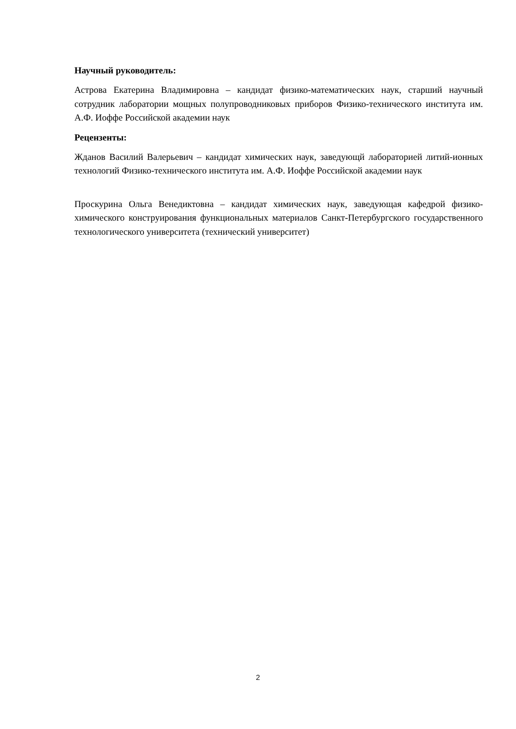Научный руководитель:
Астрова Екатерина Владимировна – кандидат физико-математических наук, старший научный сотрудник лаборатории мощных полупроводниковых приборов Физико-технического института им. А.Ф. Иоффе Российской академии наук
Рецензенты:
Жданов Василий Валерьевич – кандидат химических наук, заведующй лабораторией литий-ионных технологий Физико-технического института им. А.Ф. Иоффе Российской академии наук
Проскурина Ольга Венедиктовна – кандидат химических наук, заведующая кафедрой физико-химического конструирования функциональных материалов Санкт-Петербургского государственного технологического университета (технический университет)
2